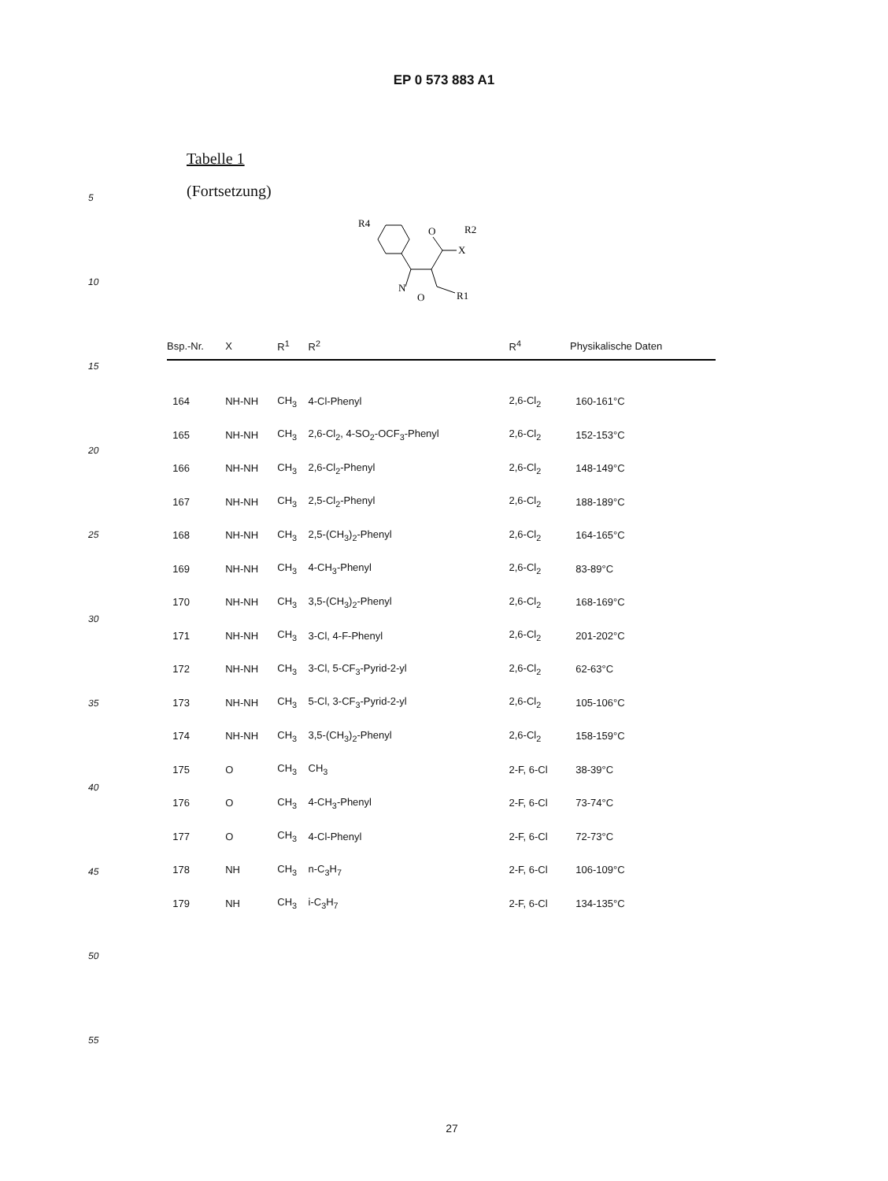EP 0 573 883 A1
5
10
15
20
25
30
35
40
45
50
55
Tabelle 1
(Fortsetzung)
R4
O
X
R2
N
O
R1
| Bsp.-Nr. | X | R<sup>1</sup> | R<sup>2</sup> | R<sup>4</sup> | Physikalische Daten |
| --- | --- | --- | --- | --- | --- |
| 164 | NH-NH | CH<sub>3</sub> | 4-Cl-Phenyl | 2,6-Cl<sub>2</sub> | 160-161°C |
| 165 | NH-NH | CH<sub>3</sub> | 2,6-Cl<sub>2</sub>, 4-SO<sub>2</sub>-OCF<sub>3</sub>-Phenyl | 2,6-Cl<sub>2</sub> | 152-153°C |
| 166 | NH-NH | CH<sub>3</sub> | 2,6-Cl<sub>2</sub>-Phenyl | 2,6-Cl<sub>2</sub> | 148-149°C |
| 167 | NH-NH | CH<sub>3</sub> | 2,5-Cl<sub>2</sub>-Phenyl | 2,6-Cl<sub>2</sub> | 188-189°C |
| 168 | NH-NH | CH<sub>3</sub> | 2,5-(CH<sub>3</sub>)<sub>2</sub>-Phenyl | 2,6-Cl<sub>2</sub> | 164-165°C |
| 169 | NH-NH | CH<sub>3</sub> | 4-CH<sub>3</sub>-Phenyl | 2,6-Cl<sub>2</sub> | 83-89°C |
| 170 | NH-NH | CH<sub>3</sub> | 3,5-(CH<sub>3</sub>)<sub>2</sub>-Phenyl | 2,6-Cl<sub>2</sub> | 168-169°C |
| 171 | NH-NH | CH<sub>3</sub> | 3-Cl, 4-F-Phenyl | 2,6-Cl<sub>2</sub> | 201-202°C |
| 172 | NH-NH | CH<sub>3</sub> | 3-Cl, 5-CF<sub>3</sub>-Pyrid-2-yl | 2,6-Cl<sub>2</sub> | 62-63°C |
| 173 | NH-NH | CH<sub>3</sub> | 5-Cl, 3-CF<sub>3</sub>-Pyrid-2-yl | 2,6-Cl<sub>2</sub> | 105-106°C |
| 174 | NH-NH | CH<sub>3</sub> | 3,5-(CH<sub>3</sub>)<sub>2</sub>-Phenyl | 2,6-Cl<sub>2</sub> | 158-159°C |
| 175 | O | CH<sub>3</sub> | CH<sub>3</sub> | 2-F, 6-Cl | 38-39°C |
| 176 | O | CH<sub>3</sub> | 4-CH<sub>3</sub>-Phenyl | 2-F, 6-Cl | 73-74°C |
| 177 | O | CH<sub>3</sub> | 4-Cl-Phenyl | 2-F, 6-Cl | 72-73°C |
| 178 | NH | CH<sub>3</sub> | n-C<sub>3</sub>H<sub>7</sub> | 2-F, 6-Cl | 106-109°C |
| 179 | NH | CH<sub>3</sub> | i-C<sub>3</sub>H<sub>7</sub> | 2-F, 6-Cl | 134-135°C |
27